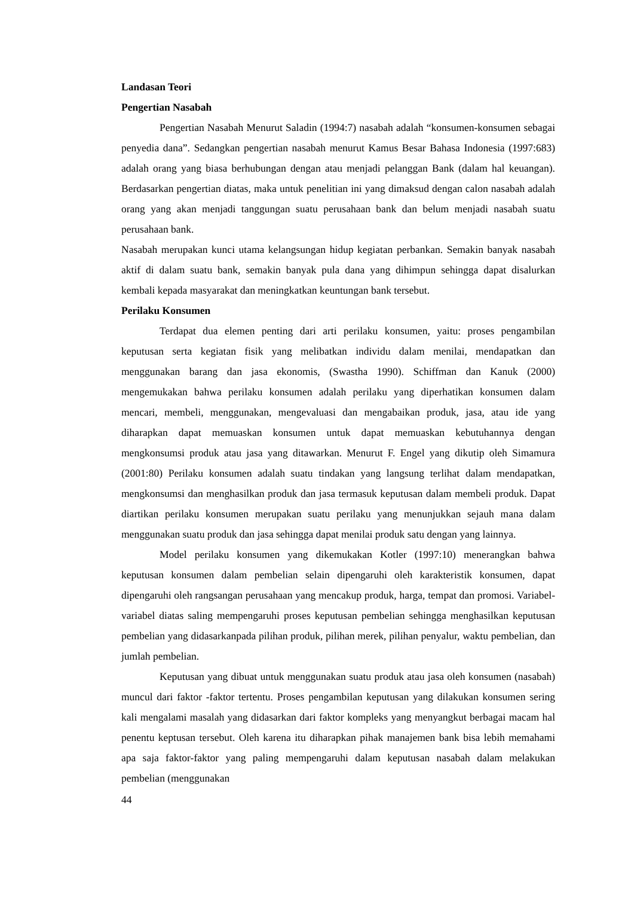Landasan Teori
Pengertian Nasabah
Pengertian Nasabah Menurut Saladin (1994:7) nasabah adalah “konsumen-konsumen sebagai penyedia dana”. Sedangkan pengertian nasabah menurut Kamus Besar Bahasa Indonesia (1997:683) adalah orang yang biasa berhubungan dengan atau menjadi pelanggan Bank (dalam hal keuangan). Berdasarkan pengertian diatas, maka untuk penelitian ini yang dimaksud dengan calon nasabah adalah orang yang akan menjadi tanggungan suatu perusahaan bank dan belum menjadi nasabah suatu perusahaan bank.
Nasabah merupakan kunci utama kelangsungan hidup kegiatan perbankan. Semakin banyak nasabah aktif di dalam suatu bank, semakin banyak pula dana yang dihimpun sehingga dapat disalurkan kembali kepada masyarakat dan meningkatkan keuntungan bank tersebut.
Perilaku Konsumen
Terdapat dua elemen penting dari arti perilaku konsumen, yaitu: proses pengambilan keputusan serta kegiatan fisik yang melibatkan individu dalam menilai, mendapatkan dan menggunakan barang dan jasa ekonomis, (Swastha 1990). Schiffman dan Kanuk (2000) mengemukakan bahwa perilaku konsumen adalah perilaku yang diperhatikan konsumen dalam mencari, membeli, menggunakan, mengevaluasi dan mengabaikan produk, jasa, atau ide yang diharapkan dapat memuaskan konsumen untuk dapat memuaskan kebutuhannya dengan mengkonsumsi produk atau jasa yang ditawarkan. Menurut F. Engel yang dikutip oleh Simamura (2001:80) Perilaku konsumen adalah suatu tindakan yang langsung terlihat dalam mendapatkan, mengkonsumsi dan menghasilkan produk dan jasa termasuk keputusan dalam membeli produk. Dapat diartikan perilaku konsumen merupakan suatu perilaku yang menunjukkan sejauh mana dalam menggunakan suatu produk dan jasa sehingga dapat menilai produk satu dengan yang lainnya.
Model perilaku konsumen yang dikemukakan Kotler (1997:10) menerangkan bahwa keputusan konsumen dalam pembelian selain dipengaruhi oleh karakteristik konsumen, dapat dipengaruhi oleh rangsangan perusahaan yang mencakup produk, harga, tempat dan promosi. Variabel-variabel diatas saling mempengaruhi proses keputusan pembelian sehingga menghasilkan keputusan pembelian yang didasarkanpada pilihan produk, pilihan merek, pilihan penyalur, waktu pembelian, dan jumlah pembelian.
Keputusan yang dibuat untuk menggunakan suatu produk atau jasa oleh konsumen (nasabah) muncul dari faktor -faktor tertentu. Proses pengambilan keputusan yang dilakukan konsumen sering kali mengalami masalah yang didasarkan dari faktor kompleks yang menyangkut berbagai macam hal penentu keptusan tersebut. Oleh karena itu diharapkan pihak manajemen bank bisa lebih memahami apa saja faktor-faktor yang paling mempengaruhi dalam keputusan nasabah dalam melakukan pembelian (menggunakan
44